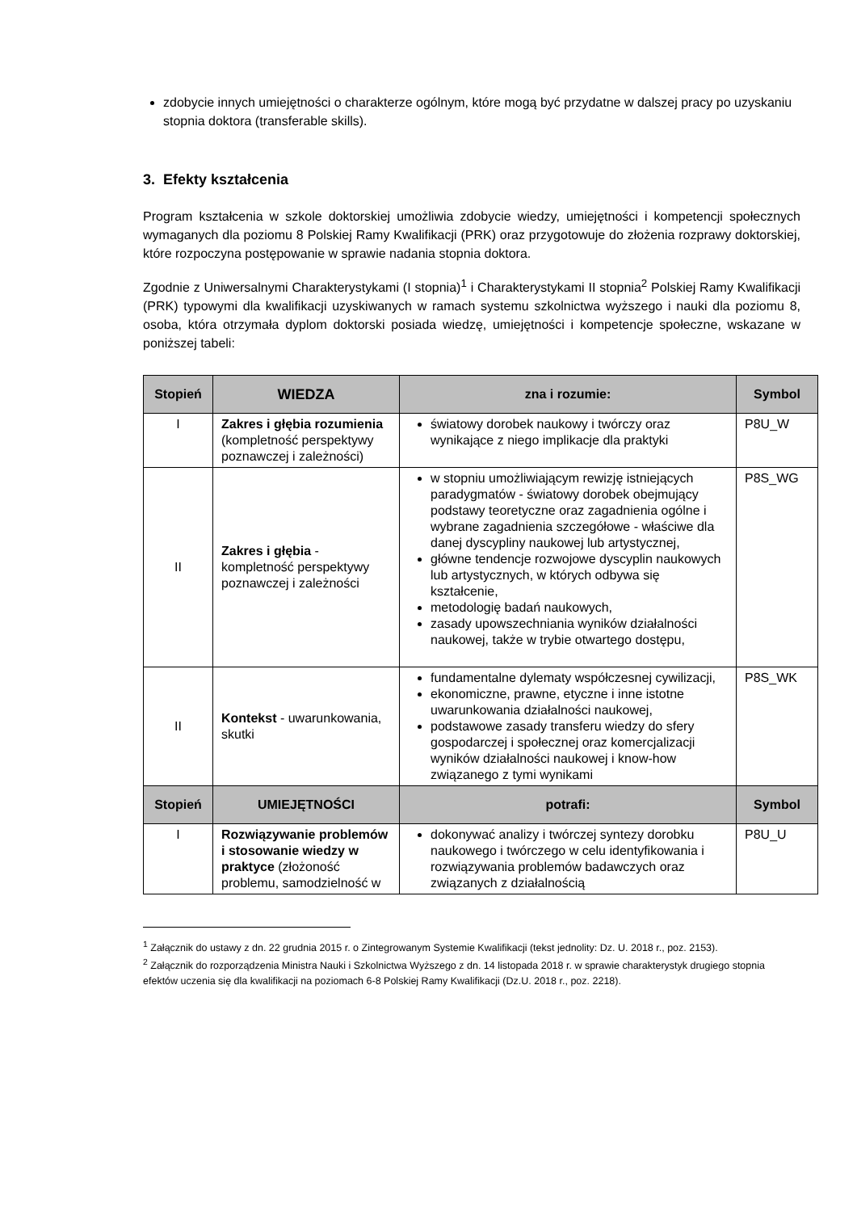zdobycie innych umiejętności o charakterze ogólnym, które mogą być przydatne w dalszej pracy po uzyskaniu stopnia doktora (transferable skills).
3. Efekty kształcenia
Program kształcenia w szkole doktorskiej umożliwia zdobycie wiedzy, umiejętności i kompetencji społecznych wymaganych dla poziomu 8 Polskiej Ramy Kwalifikacji (PRK) oraz przygotowuje do złożenia rozprawy doktorskiej, które rozpoczyna postępowanie w sprawie nadania stopnia doktora.
Zgodnie z Uniwersalnymi Charakterystykami (I stopnia)<sup>1</sup> i Charakterystykami II stopnia<sup>2</sup> Polskiej Ramy Kwalifikacji (PRK) typowymi dla kwalifikacji uzyskiwanych w ramach systemu szkolnictwa wyższego i nauki dla poziomu 8, osoba, która otrzymała dyplom doktorski posiada wiedzę, umiejętności i kompetencje społeczne, wskazane w poniższej tabeli:
| Stopień | WIEDZA | zna i rozumie: | Symbol |
| --- | --- | --- | --- |
| I | Zakres i głębia rozumienia (kompletność perspektywy poznawczej i zależności) | światowy dorobek naukowy i twórczy oraz wynikające z niego implikacje dla praktyki | P8U_W |
| II | Zakres i głębia - kompletność perspektywy poznawczej i zależności | w stopniu umożliwiającym rewizję istniejących paradygmatów - światowy dorobek obejmujący podstawy teoretyczne oraz zagadnienia ogólne i wybrane zagadnienia szczegółowe - właściwe dla danej dyscypliny naukowej lub artystycznej, główne tendencje rozwojowe dyscyplin naukowych lub artystycznych, w których odbywa się kształcenie, metodologię badań naukowych, zasady upowszechniania wyników działalności naukowej, także w trybie otwartego dostępu, | P8S_WG |
| II | Kontekst - uwarunkowania, skutki | fundamentalne dylematy współczesnej cywilizacji, ekonomiczne, prawne, etyczne i inne istotne uwarunkowania działalności naukowej, podstawowe zasady transferu wiedzy do sfery gospodarczej i społecznej oraz komercjalizacji wyników działalności naukowej i know-how związanego z tymi wynikami | P8S_WK |
| Stopień | UMIEJĘTNOŚCI | potrafi: | Symbol |
| I | Rozwiązywanie problemów i stosowanie wiedzy w praktyce (złożoność problemu, samodzielność w | dokonywać analizy i twórczej syntezy dorobku naukowego i twórczego w celu identyfikowania i rozwiązywania problemów badawczych oraz związanych z działalnością | P8U_U |
<sup>1</sup> Załącznik do ustawy z dn. 22 grudnia 2015 r. o Zintegrowanym Systemie Kwalifikacji (tekst jednolity: Dz. U. 2018 r., poz. 2153).
<sup>2</sup> Załącznik do rozporządzenia Ministra Nauki i Szkolnictwa Wyższego z dn. 14 listopada 2018 r. w sprawie charakterystyk drugiego stopnia efektów uczenia się dla kwalifikacji na poziomach 6-8 Polskiej Ramy Kwalifikacji (Dz.U. 2018 r., poz. 2218).